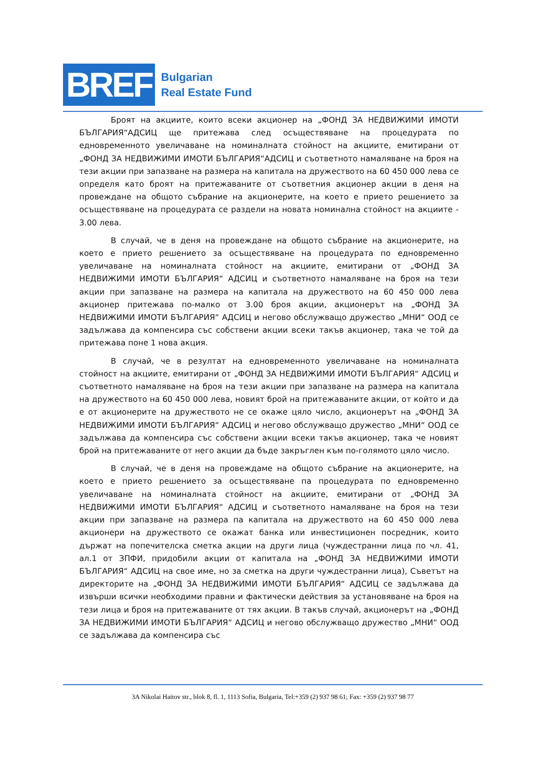BREF
Bulgarian
Real Estate Fund
Броят на акциите, които всеки акционер на „ФОНД ЗА НЕДВИЖИМИ ИМОТИ БЪЛГАРИЯ“АДСИЦ ще притежава след осъществяване на процедурата по едновременното увеличаване на номиналната стойност на акциите, емитирани от „ФОНД ЗА НЕДВИЖИМИ ИМОТИ БЪЛГАРИЯ“АДСИЦ и съответното намаляване на броя на тези акции при запазване на размера на капитала на дружеството на 60 450 000 лева се определя като броят на притежаваните от съответния акционер акции в деня на провеждане на общото събрание на акционерите, на което е прието решението за осъществяване на процедурата се раздели на новата номинална стойност на акциите - 3.00 лева.
В случай, че в деня на провеждане на общото събрание на акционерите, на което е прието решението за осъществяване на процедурата по едновременно увеличаване на номиналната стойност на акциите, емитирани от „ФОНД ЗА НЕДВИЖИМИ ИМОТИ БЪЛГАРИЯ“ АДСИЦ и съответното намаляване на броя на тези акции при запазване на размера на капитала на дружеството на 60 450 000 лева акционер притежава по-малко от 3.00 броя акции, акционерът на „ФОНД ЗА НЕДВИЖИМИ ИМОТИ БЪЛГАРИЯ“ АДСИЦ и негово обслужващо дружество „МНИ“ ООД се задължава да компенсира със собствени акции всеки такъв акционер, така че той да притежава поне 1 нова акция.
В случай, че в резултат на едновременното увеличаване на номиналната стойност на акциите, емитирани от „ФОНД ЗА НЕДВИЖИМИ ИМОТИ БЪЛГАРИЯ“ АДСИЦ и съответното намаляване на броя на тези акции при запазване на размера на капитала на дружеството на 60 450 000 лева, новият брой на притежаваните акции, от който и да е от акционерите на дружеството не се окаже цяло число, акционерът на „ФОНД ЗА НЕДВИЖИМИ ИМОТИ БЪЛГАРИЯ“ АДСИЦ и негово обслужващо дружество „МНИ“ ООД се задължава да компенсира със собствени акции всеки такъв акционер, така че новият брой на притежаваните от него акции да бъде закръглен към по-голямото цяло число.
В случай, че в деня на провеждаме на общото събрание на акционерите, на което е прието решението за осъществяване па процедурата по едновременно увеличаване на номиналната стойност на акциите, емитирани от „ФОНД ЗА НЕДВИЖИМИ ИМОТИ БЪЛГАРИЯ“ АДСИЦ и съответното намаляване на броя на тези акции при запазване на размера па капитала на дружеството на 60 450 000 лева акционери на дружеството се окажат банка или инвестиционен посредник, които държат на попечителска сметка акции на други лица (чуждестранни лица по чл. 41, ал.1 от ЗПФИ, придобили акции от капитала на „ФОНД ЗА НЕДВИЖИМИ ИМОТИ БЪЛГАРИЯ“ АДСИЦ на свое име, но за сметка на други чуждестранни лица), Съветът на директорите на „ФОНД ЗА НЕДВИЖИМИ ИМОТИ БЪЛГАРИЯ“ АДСИЦ се задължава да извърши всички необходими правни и фактически действия за установяване на броя на тези лица и броя на притежаваните от тях акции. В такъв случай, акционерът на „ФОНД ЗА НЕДВИЖИМИ ИМОТИ БЪЛГАРИЯ“ АДСИЦ и негово обслужващо дружество „МНИ“ ООД се задължава да компенсира със
3A Nikolai Haitov str., blok 8, fl. 1, 1113 Sofia, Bulgaria, Tel:+359 (2) 937 98 61; Fax: +359 (2) 937 98 77